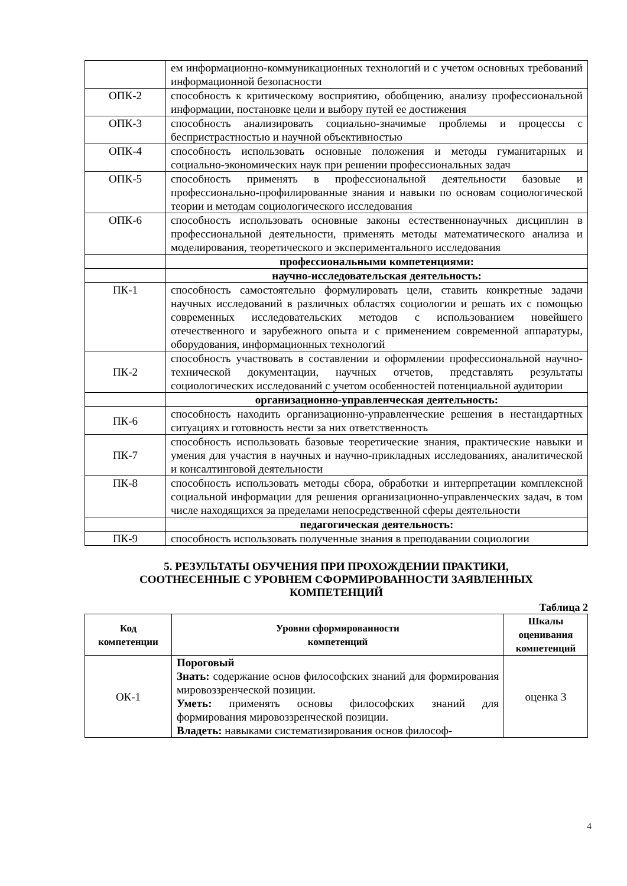| | ем информационно-коммуникационных технологий и с учетом основных требований информационной безопасности |
| ОПК-2 | способность к критическому восприятию, обобщению, анализу профессиональной информации, постановке цели и выбору путей ее достижения |
| ОПК-3 | способность анализировать социально-значимые проблемы и процессы с беспристрастностью и научной объективностью |
| ОПК-4 | способность использовать основные положения и методы гуманитарных и социально-экономических наук при решении профессиональных задач |
| ОПК-5 | способность применять в профессиональной деятельности базовые и профессионально-профилированные знания и навыки по основам социологической теории и методам социологического исследования |
| ОПК-6 | способность использовать основные законы естественнонаучных дисциплин в профессиональной деятельности, применять методы математического анализа и моделирования, теоретического и экспериментального исследования |
| | профессиональными компетенциями: |
| | научно-исследовательская деятельность: |
| ПК-1 | способность самостоятельно формулировать цели, ставить конкретные задачи научных исследований в различных областях социологии и решать их с помощью современных исследовательских методов с использованием новейшего отечественного и зарубежного опыта и с применением современной аппаратуры, оборудования, информационных технологий |
| ПК-2 | способность участвовать в составлении и оформлении профессиональной научно-технической документации, научных отчетов, представлять результаты социологических исследований с учетом особенностей потенциальной аудитории |
| | организационно-управленческая деятельность: |
| ПК-6 | способность находить организационно-управленческие решения в нестандартных ситуациях и готовность нести за них ответственность |
| ПК-7 | способность использовать базовые теоретические знания, практические навыки и умения для участия в научных и научно-прикладных исследованиях, аналитической и консалтинговой деятельности |
| ПК-8 | способность использовать методы сбора, обработки и интерпретации комплексной социальной информации для решения организационно-управленческих задач, в том числе находящихся за пределами непосредственной сферы деятельности |
| | педагогическая деятельность: |
| ПК-9 | способность использовать полученные знания в преподавании социологии |
5. РЕЗУЛЬТАТЫ ОБУЧЕНИЯ ПРИ ПРОХОЖДЕНИИ ПРАКТИКИ,
СООТНЕСЕННЫЕ С УРОВНЕМ СФОРМИРОВАННОСТИ ЗАЯВЛЕННЫХ
КОМПЕТЕНЦИЙ
Таблица 2
| Код компетенции | Уровни сформированности компетенций | Шкалы оценивания компетенций |
| --- | --- | --- |
| ОК-1 | Пороговый Знать: содержание основ философских знаний для формирования мировоззренческой позиции. Уметь: применять основы философских знаний для формирования мировоззренческой позиции. Владеть: навыками систематизирования основ философ- | оценка 3 |
4